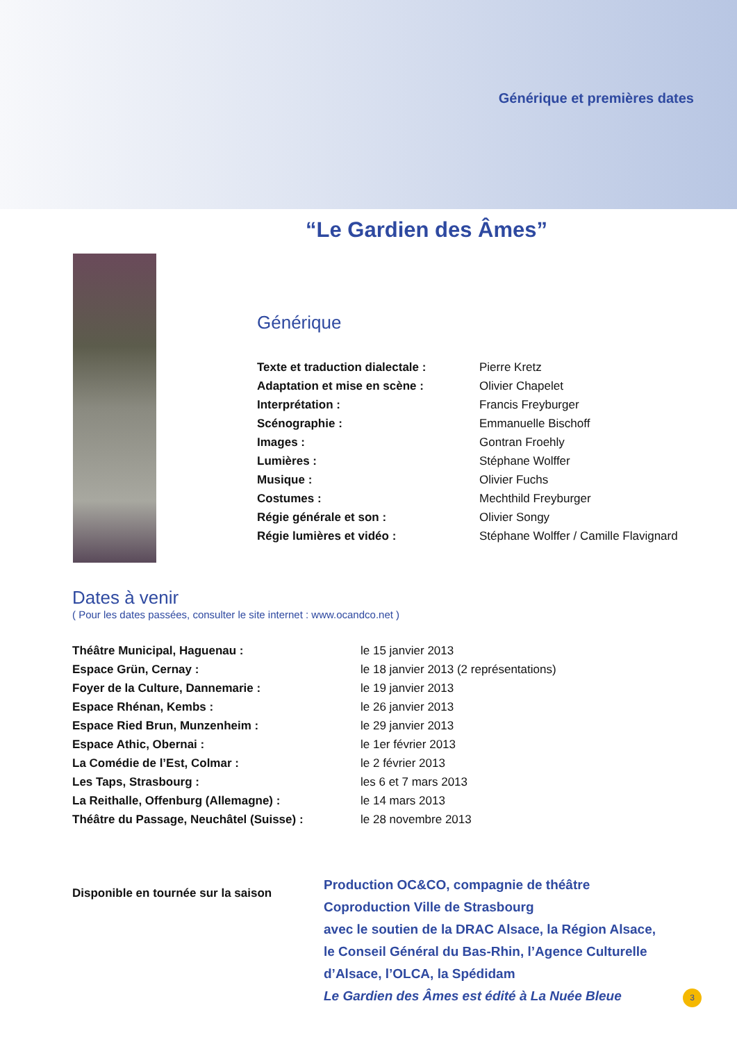Générique et premières dates
“Le Gardien des Âmes”
Générique
| Texte et traduction dialectale : | Pierre Kretz |
| Adaptation et mise en scène : | Olivier Chapelet |
| Interprétation : | Francis Freyburger |
| Scénographie : | Emmanuelle Bischoff |
| Images : | Gontran Froehly |
| Lumières : | Stéphane Wolffer |
| Musique : | Olivier Fuchs |
| Costumes : | Mechthild Freyburger |
| Régie générale et son : | Olivier Songy |
| Régie lumières et vidéo : | Stéphane Wolffer / Camille Flavignard |
Dates à venir
( Pour les dates passées, consulter le site internet : www.ocandco.net )
| Théâtre Municipal, Haguenau : | le 15 janvier 2013 |
| Espace Grün, Cernay : | le 18 janvier 2013 (2 représentations) |
| Foyer de la Culture, Dannemarie : | le 19 janvier 2013 |
| Espace Rhénan, Kembs : | le 26 janvier 2013 |
| Espace Ried Brun, Munzenheim : | le 29 janvier 2013 |
| Espace Athic, Obernai : | le 1er février 2013 |
| La Comédie de l’Est, Colmar : | le 2 février 2013 |
| Les Taps, Strasbourg : | les 6 et 7 mars 2013 |
| La Reithalle, Offenburg (Allemagne) : | le 14 mars 2013 |
| Théâtre du Passage, Neuchâtel (Suisse) : | le 28 novembre 2013 |
Disponible en tournée sur la saison
Production OC&CO, compagnie de théâtre
Coproduction Ville de Strasbourg
avec le soutien de la DRAC Alsace, la Région Alsace,
le Conseil Général du Bas-Rhin, l’Agence Culturelle
d’Alsace, l’OLCA, la Spédidam
Le Gardien des Âmes est édité à La Nuée Bleue
3